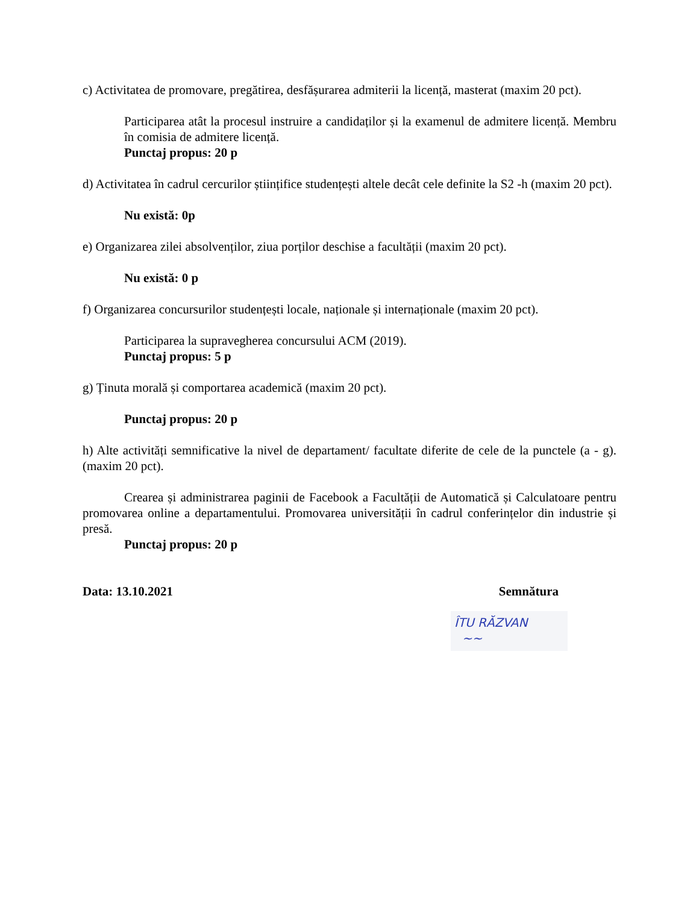c) Activitatea de promovare, pregătirea, desfășurarea admiterii la licență, masterat (maxim 20 pct).
Participarea atât la procesul instruire a candidaților și la examenul de admitere licență. Membru în comisia de admitere licență.
Punctaj propus: 20 p
d) Activitatea în cadrul cercurilor științifice studențești altele decât cele definite la S2 -h (maxim 20 pct).
Nu există: 0p
e) Organizarea zilei absolvenților, ziua porților deschise a facultății (maxim 20 pct).
Nu există: 0 p
f) Organizarea concursurilor studențești locale, naționale și internaționale (maxim 20 pct).
Participarea la supravegherea concursului ACM (2019).
Punctaj propus: 5 p
g) Ținuta morală și comportarea academică (maxim 20 pct).
Punctaj propus: 20 p
h) Alte activități semnificative la nivel de departament/ facultate diferite de cele de la punctele (a - g). (maxim 20 pct).
Crearea și administrarea paginii de Facebook a Facultății de Automatică și Calculatoare pentru promovarea online a departamentului. Promovarea universității în cadrul conferințelor din industrie și presă.
Punctaj propus: 20 p
Data: 13.10.2021 Semnătura
ÎTU RĂZVAN
~~